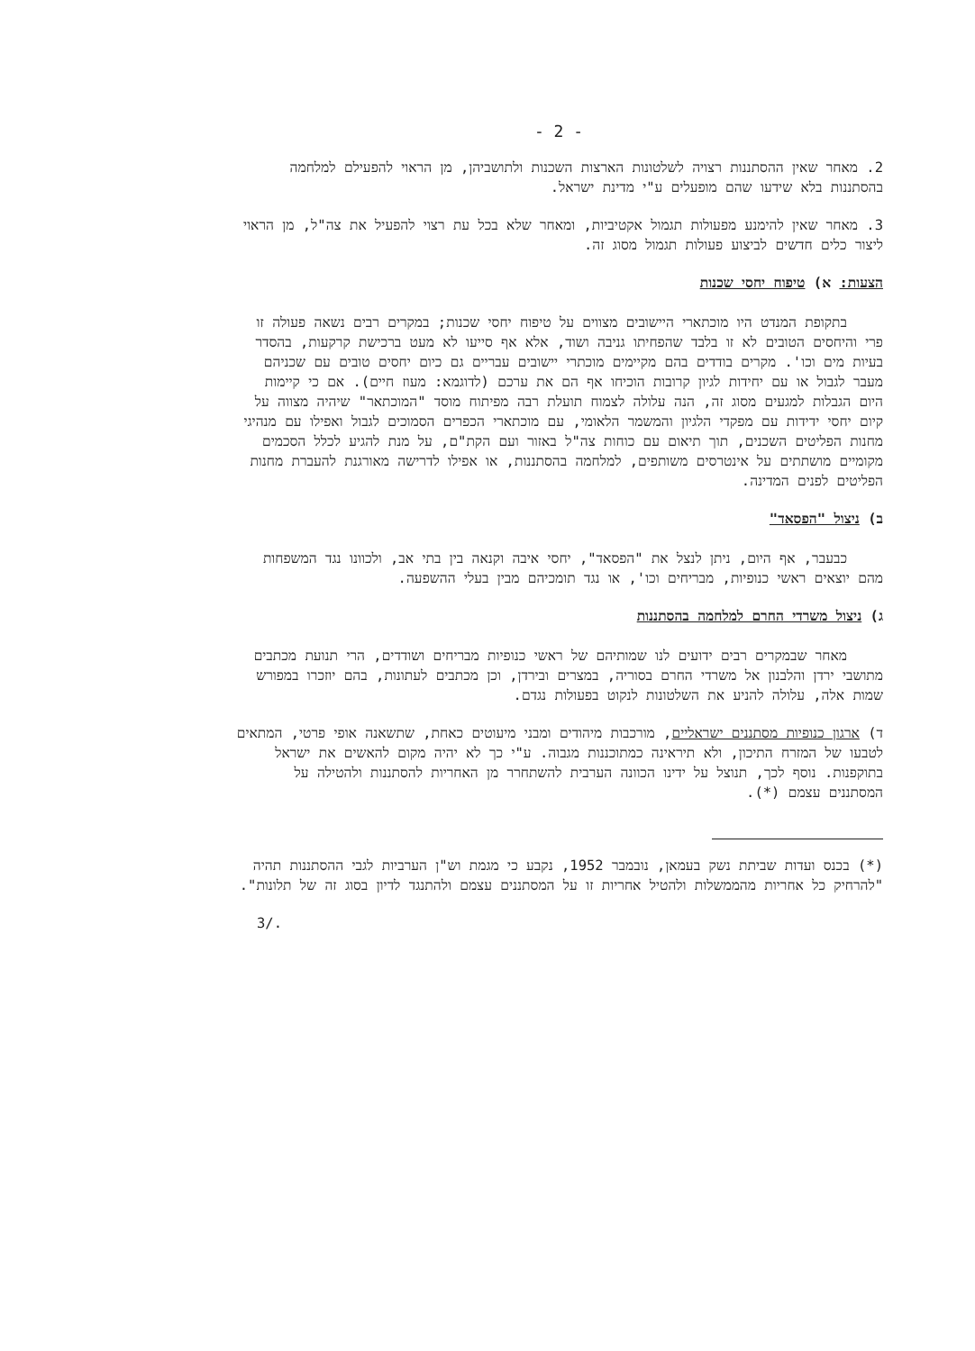- 2 -
2. מאחר שאין ההסתננות רצויה לשלטונות הארצות השכנות ולתושביהן, מן הראוי להפעילם למלחמה בהסתננות בלא שידעו שהם מופעלים ע"י מדינת ישראל.
3. מאחר שאין להימנע מפעולות תגמול אקטיביות, ומאחר שלא בכל עת רצוי להפעיל את צה"ל, מן הראוי ליצור כלים חדשים לביצוע פעולות תגמול מסוג זה.
הצעות: א) טיפוח יחסי שכנות
בתקופת המנדט היו מוכתארי היישובים מצווים על טיפוח יחסי שכנות; במקרים רבים נשאה פעולה זו פרי והיחסים הטובים לא זו בלבד שהפחיתו גניבה ושוד, אלא אף סייעו לא מעט ברכישת קרקעות, בהסדר בעיות מים וכו'. מקרים בודדים בהם מקיימים מוכתרי יישובים עבריים גם כיום יחסים טובים עם שכניהם מעבר לגבול או עם יחידות לגיון קרובות הוכיחו אף הם את ערכם (לדוגמא: מעוז חיים). אם כי קיימות היום הגבלות למגעים מסוג זה, הנה עלולה לצמוח תועלת רבה מפיתוח מוסד "המוכתאר" שיהיה מצווה על קיום יחסי ידידות עם מפקדי הלגיון והמשמר הלאומי, עם מוכתארי הכפרים הסמוכים לגבול ואפילו עם מנהיגי מחנות הפליטים השכנים, תוך תיאום עם כוחות צה"ל באזור ועם הקת"ם, על מנת להגיע לכלל הסכמים מקומיים מושתתים על אינטרסים משותפים, למלחמה בהסתננות, או אפילו לדרישה מאורגנת להעברת מחנות הפליטים לפנים המדינה.
ב) ניצול "הפסאד"
כבעבר, אף היום, ניתן לנצל את "הפסאד", יחסי איבה וקנאה בין בתי אב, ולכוונו נגד המשפחות מהם יוצאים ראשי כנופיות, מבריחים וכו', או נגד תומכיהם מבין בעלי ההשפעה.
ג) ניצול משרדי החרם למלחמה בהסתננות
מאחר שבמקרים רבים ידועים לנו שמותיהם של ראשי כנופיות מבריחים ושודדים, הרי תנועת מכתבים מתושבי ירדן והלבנון אל משרדי החרם בסוריה, במצרים ובירדן, וכן מכתבים לעתונות, בהם יוזכרו במפורש שמות אלה, עלולה להניע את השלטונות לנקוט בפעולות נגדם.
ד) ארגון כנופיות מסתננים ישראליים, מורכבות מיהודים ומבני מיעוטים כאחת, שתשאנה אופי פרטי, המתאים לטבעו של המזרח התיכון, ולא תיראינה כמתוכננות מגבוה. ע"י כך לא יהיה מקום להאשים את ישראל בתוקפנות. נוסף לכך, תנוצל על ידינו הכוונה הערבית להשתחרר מן האחריות להסתננות ולהטילה על המסתננים עצמם (*).
(*) בכנס ועדות שביתת נשק בעמאן, נובמבר 1952, נקבע כי מגמת וש"ן הערביות לגבי ההסתננות תהיה "להרחיק כל אחריות מהממשלות ולהטיל אחריות זו על המסתננים עצמם ולהתנגד לדיון בסוג זה של תלונות".
3/.